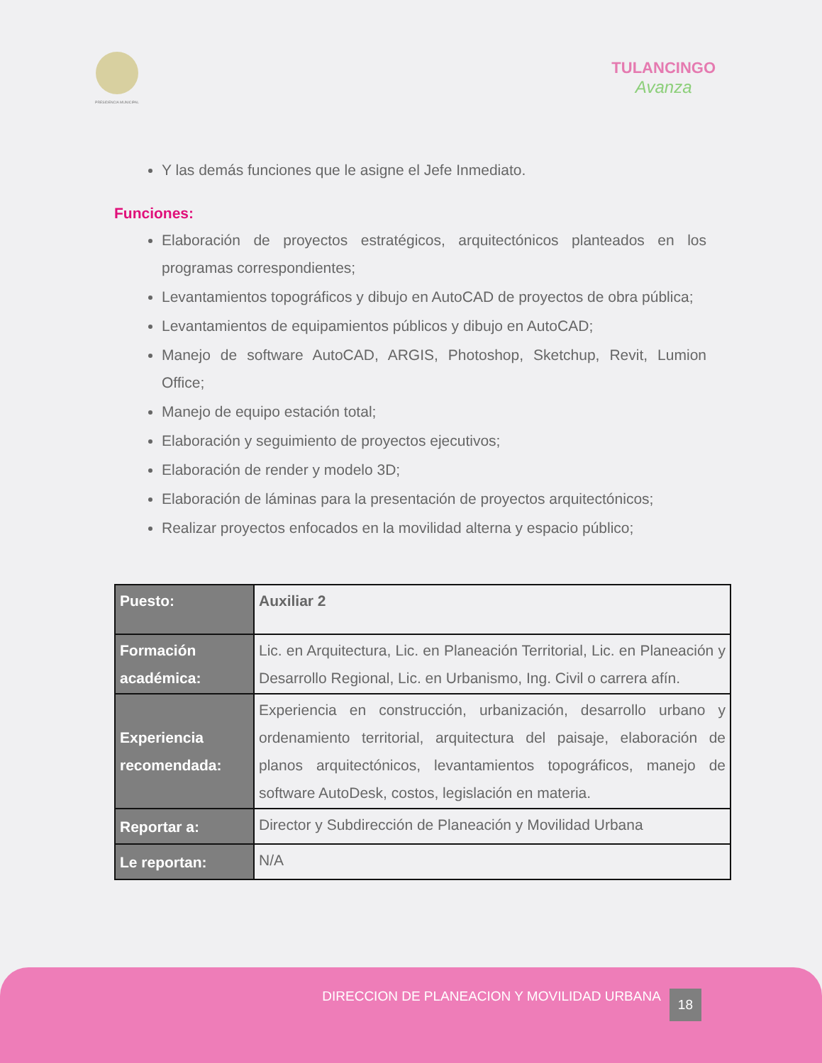PRESIDENCIA MUNICIPAL
TULANCINGO
Avanza
Y las demás funciones que le asigne el Jefe Inmediato.
Funciones:
Elaboración de proyectos estratégicos, arquitectónicos planteados en los programas correspondientes;
Levantamientos topográficos y dibujo en AutoCAD de proyectos de obra pública;
Levantamientos de equipamientos públicos y dibujo en AutoCAD;
Manejo de software AutoCAD, ARGIS, Photoshop, Sketchup, Revit, Lumion Office;
Manejo de equipo estación total;
Elaboración y seguimiento de proyectos ejecutivos;
Elaboración de render y modelo 3D;
Elaboración de láminas para la presentación de proyectos arquitectónicos;
Realizar proyectos enfocados en la movilidad alterna y espacio público;
| Puesto: | Auxiliar 2 |
| Formación académica: | Lic. en Arquitectura, Lic. en Planeación Territorial, Lic. en Planeación y Desarrollo Regional, Lic. en Urbanismo, Ing. Civil o carrera afín. |
| Experiencia recomendada: | Experiencia en construcción, urbanización, desarrollo urbano y ordenamiento territorial, arquitectura del paisaje, elaboración de planos arquitectónicos, levantamientos topográficos, manejo de software AutoDesk, costos, legislación en materia. |
| Reportar a: | Director y Subdirección de Planeación y Movilidad Urbana |
| Le reportan: | N/A |
DIRECCION DE PLANEACION Y MOVILIDAD URBANA 18